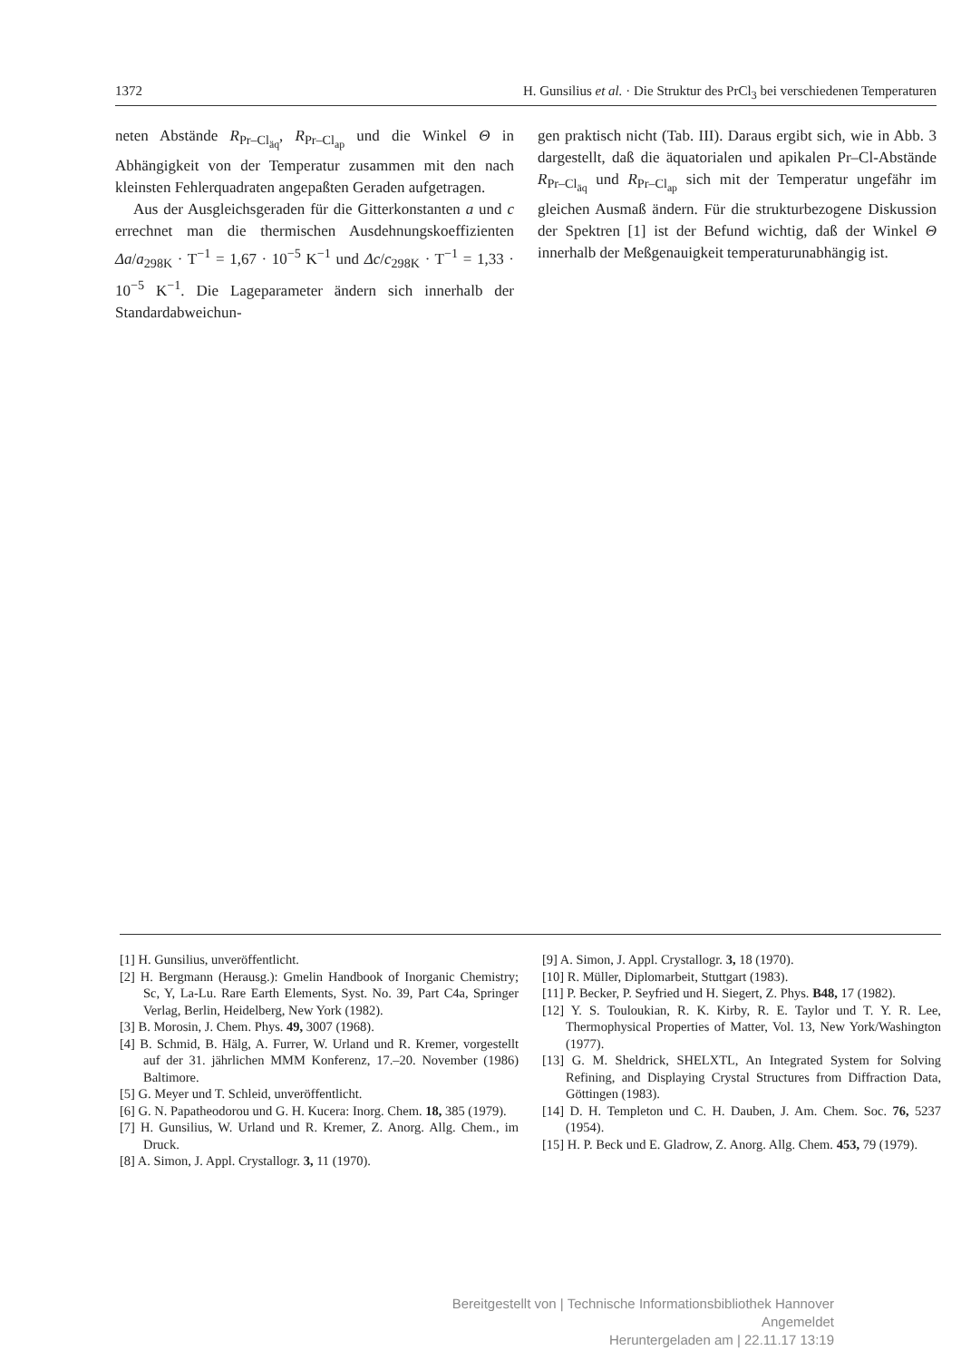1372 H. Gunsilius et al. · Die Struktur des PrCl<sub>3</sub> bei verschiedenen Temperaturen
neten Abstände R<sub>Pr–Cl<sub>äq</sub></sub>, R<sub>Pr–Cl<sub>ap</sub></sub> und die Winkel Θ in Abhängigkeit von der Temperatur zusammen mit den nach kleinsten Fehlerquadraten angepaßten Geraden aufgetragen.
Aus der Ausgleichsgeraden für die Gitterkonstanten a und c errechnet man die thermischen Ausdehnungskoeffizienten Δa/a<sub>298K</sub> · T<sup>−1</sup> = 1,67 · 10<sup>−5</sup> K<sup>−1</sup> und Δc/c<sub>298K</sub> · T<sup>−1</sup> = 1,33 · 10<sup>−5</sup> K<sup>−1</sup>. Die Lageparameter ändern sich innerhalb der Standardabweichun-
gen praktisch nicht (Tab. III). Daraus ergibt sich, wie in Abb. 3 dargestellt, daß die äquatorialen und apikalen Pr–Cl-Abstände R<sub>Pr–Cl<sub>äq</sub></sub> und R<sub>Pr–Cl<sub>ap</sub></sub> sich mit der Temperatur ungefähr im gleichen Ausmaß ändern. Für die strukturbezogene Diskussion der Spektren [1] ist der Befund wichtig, daß der Winkel Θ innerhalb der Meßgenauigkeit temperaturunabhängig ist.
[1] H. Gunsilius, unveröffentlicht.
[2] H. Bergmann (Herausg.): Gmelin Handbook of Inorganic Chemistry; Sc, Y, La-Lu. Rare Earth Elements, Syst. No. 39, Part C4a, Springer Verlag, Berlin, Heidelberg, New York (1982).
[3] B. Morosin, J. Chem. Phys. 49, 3007 (1968).
[4] B. Schmid, B. Hälg, A. Furrer, W. Urland und R. Kremer, vorgestellt auf der 31. jährlichen MMM Konferenz, 17.–20. November (1986) Baltimore.
[5] G. Meyer und T. Schleid, unveröffentlicht.
[6] G. N. Papatheodorou und G. H. Kucera: Inorg. Chem. 18, 385 (1979).
[7] H. Gunsilius, W. Urland und R. Kremer, Z. Anorg. Allg. Chem., im Druck.
[8] A. Simon, J. Appl. Crystallogr. 3, 11 (1970).
[9] A. Simon, J. Appl. Crystallogr. 3, 18 (1970).
[10] R. Müller, Diplomarbeit, Stuttgart (1983).
[11] P. Becker, P. Seyfried und H. Siegert, Z. Phys. B48, 17 (1982).
[12] Y. S. Touloukian, R. K. Kirby, R. E. Taylor und T. Y. R. Lee, Thermophysical Properties of Matter, Vol. 13, New York/Washington (1977).
[13] G. M. Sheldrick, SHELXTL, An Integrated System for Solving Refining, and Displaying Crystal Structures from Diffraction Data, Göttingen (1983).
[14] D. H. Templeton und C. H. Dauben, J. Am. Chem. Soc. 76, 5237 (1954).
[15] H. P. Beck und E. Gladrow, Z. Anorg. Allg. Chem. 453, 79 (1979).
Bereitgestellt von | Technische Informationsbibliothek Hannover
Angemeldet
Heruntergeladen am | 22.11.17 13:19